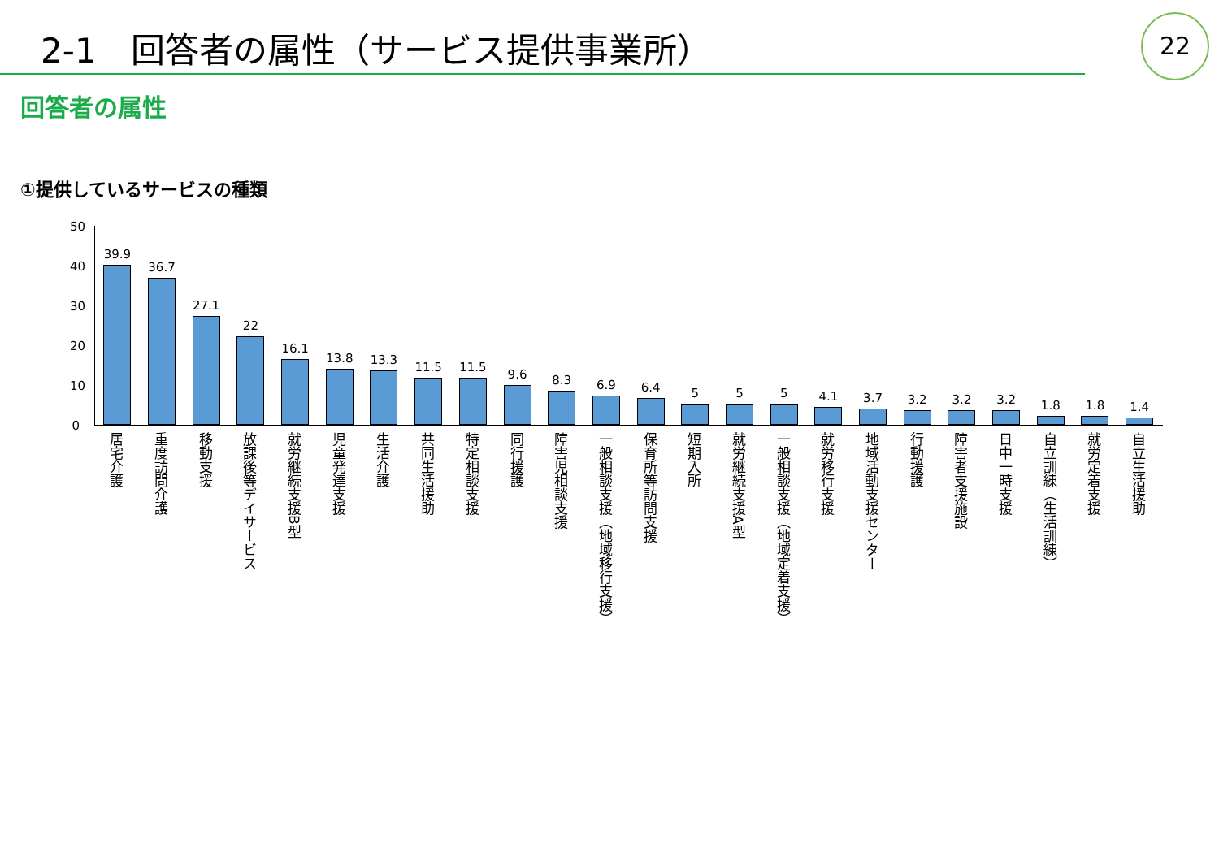2-1　回答者の属性（サービス提供事業所）
22
回答者の属性
①提供しているサービスの種類
50
40
30
20
10
0
39.9
36.7
27.1
22
16.1
13.8
13.3
11.5
11.5
9.6
8.3
6.9
6.4
5
5
5
4.1
3.7
3.2
3.2
3.2
1.8
1.8
1.4
居宅介護
重度訪問介護
移動支援
放課後等デイサービス
就労継続支援B型
児童発達支援
生活介護
共同生活援助
特定相談支援
同行援護
障害児相談支援
一般相談支援（地域移行支援）
保育所等訪問支援
短期入所
就労継続支援A型
一般相談支援（地域定着支援）
就労移行支援
地域活動支援センター
行動援護
障害者支援施設
日中一時支援
自立訓練（生活訓練）
就労定着支援
自立生活援助